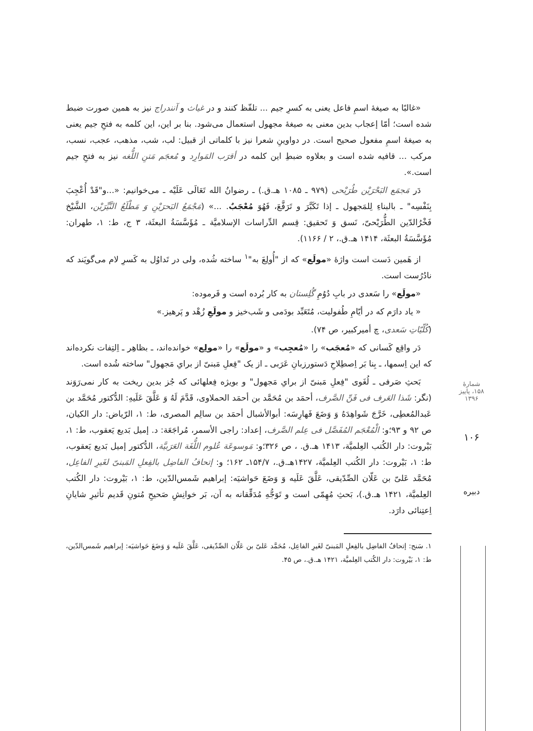«غالبًا به صیغهٔ اسمِ فاعل یعنی به کسرِ جیم ... تلفّظ کنند و در غیاث و آنندراج نیز به همین صورت ضبط شده است؛ أمّا إعجاب بدین معنی به صیغهٔ مجهول استعمال می‌شود. بنا بر این، این کلمه به فتحِ جیم یعنی به صیغهٔ اسمِ مفعول صحیح است. در دواوینِ شعرا نیز با کلماتی از قبیل: لب، شب، مذهب، عجب، نسب، مرکب ... قافیه شده است و بعلاوه ضبطِ این کلمه در أقرَب المَوارِد و مُعجَم مَتنِ اللُّغه نیز به فتحِ جیم است.».
دَر مَجمَع البَحْرَیْن طُرَیْحی (۹۷۹ ـ ۱۰۸۵ هـ.ق.) ـ رضوانُ الله تَعَالَی عَلَیْه ـ می‌خوانیم: «...و"قَدْ أُعْجِبَ بِنَفْسِه" ـ بالبناءِ لِلمَجهول ـ إذا تَکَبَّرَ و تَرَفَّعَ، فَهُوَ مُعْجَبٌ. ...» (مَجْمَعُ البَحرَیْنِ وَ مَطْلَعُ النَّیِّرَیْن، الشَّیْخ فَخْرُالدّین الطُّرَیْحیّ، نَسق وَ تَحقیق: قِسم الدِّراسات الإسلامیَّة ـ مُؤَسَّسَةُ البعثَة، ۳ ج، ط: ۱، طهران: مُؤَسَّسَةُ البعثَة، ۱۴۱۴ هـ.ق.، ۲ / ۱۱۶۶).
از هَمین دَست است واژهٔ «مولَع» که از "أُولِعَ به"<sup>۱</sup> ساخته شُده، ولی در تَداوُل به کَسرِ لام می‌گویَند که نادُرُست است.
«مولَع» را سَعدی در بابِ دُوُمِ گُلِستان به کار بُرده است و فَرموده:
« یاد دارَم که در أیّامِ طُفولیت، مُتَعَبِّد بودَمی و شَب‌خیز و مولَعِ زُهْد و پَرهیز.»
(کُلّیّاتِ سَعدی، چ أمیرکبیر، ص ۷۴).
دَر واقِع کَسانی که «مُعجَب» را «مُعجِب» و «مولَع» را «مولِع» خوانده‌اند، ـ بظاهِر ـ اِلتِفات نکرده‌اند که این اِسمها، ـ بِنا بَر اِصطِلاحِ دَستورزبانِ عَرَبی ـ از یک "فِعلِ مَبنیّ از برایِ مَجهول" ساخته شُده است.
بَحثِ صَرفی ـ لُغَوی "فِعلِ مَبنیّ از برایِ مَجهول" و بویژه فِعلهائی که جُز بدین ریخت به کار نمی‌رَوَند (نگر: شَذا العَرف فی فَنِّ الصَّرف، أحمَد بن مُحَمَّد بن أحمَد الحملاوی، قَدَّمَ لَهُ وَ عَلَّقَ عَلَیهِ: الدُّکتور مُحَمَّد بن عَبدالمُعطِی، خَرَّجَ شَواهِدَهُ وَ وَضَعَ فَهارِسَه: أبوالأشبال أحمَد بن سالِم المصری، ط: ۱، الرّیاض: دار الکیان، ص ۹۲ و ۹۳؛و: الْمُعْجَم المُفَصَّل فی عِلم الصَّرف، إعداد: راجی الأسمر، مُراجَعَة: د. إمیل بَدیع یَعقوب، ط: ۱، بَیْروت: دار الکُتب العِلمیَّة، ۱۴۱۳ هـ.ق. ، ص ۳۲۶؛و: مَوسوعَة عُلوم اللُّغَة العَرَبیَّة، الدُّکتور إمیل بَدیع یَعقوب، ط: ۱، بَیْروت: دار الکُتب العِلمیَّة، ۱۴۲۷هـ.ق.، ۱۵۴/۷ـ ۱۶۲؛ و: إتحافُ الفاضِل بالفِعلِ المَبنیّ لغَیرِ الفاعِل، مُحَمَّد عَلیّ بن عَلّان الصِّدّیقی، عَلَّقَ عَلَیه وَ وَضَعَ حَواشیَه: إبراهیم شَمس‌الدّین، ط: ۱، بَیْروت: دار الکُتب العِلمیَّة، ۱۴۲۱ هـ.ق.)، بَحثِ مُهِمّی است و تَوَجُّهِ مُدَقِّقانه به آن، بَر خوانِشِ صَحیحِ مُتونِ قَدیم تأثیرِ شایانِ اِعتِنائی دارَد.
۱. سَنج: إتحافُ الفاضِل بالفِعلِ المَبنیّ لغَیرِ الفاعِل، مُحَمَّد عَلیّ بن عَلّان الصِّدّیقی، عَلَّقَ عَلَیه وَ وَضَعَ حَواشیَه: إبراهیم شَمس‌الدّین، ط: ۱، بَیْروت: دار الکُتب العِلمیَّة، ۱۴۲۱ هـ.ق.، ص ۴۵.
شمارهٔ ۱۵۸، پاییز ۱۳۹۶
۱۰۶
دبیره